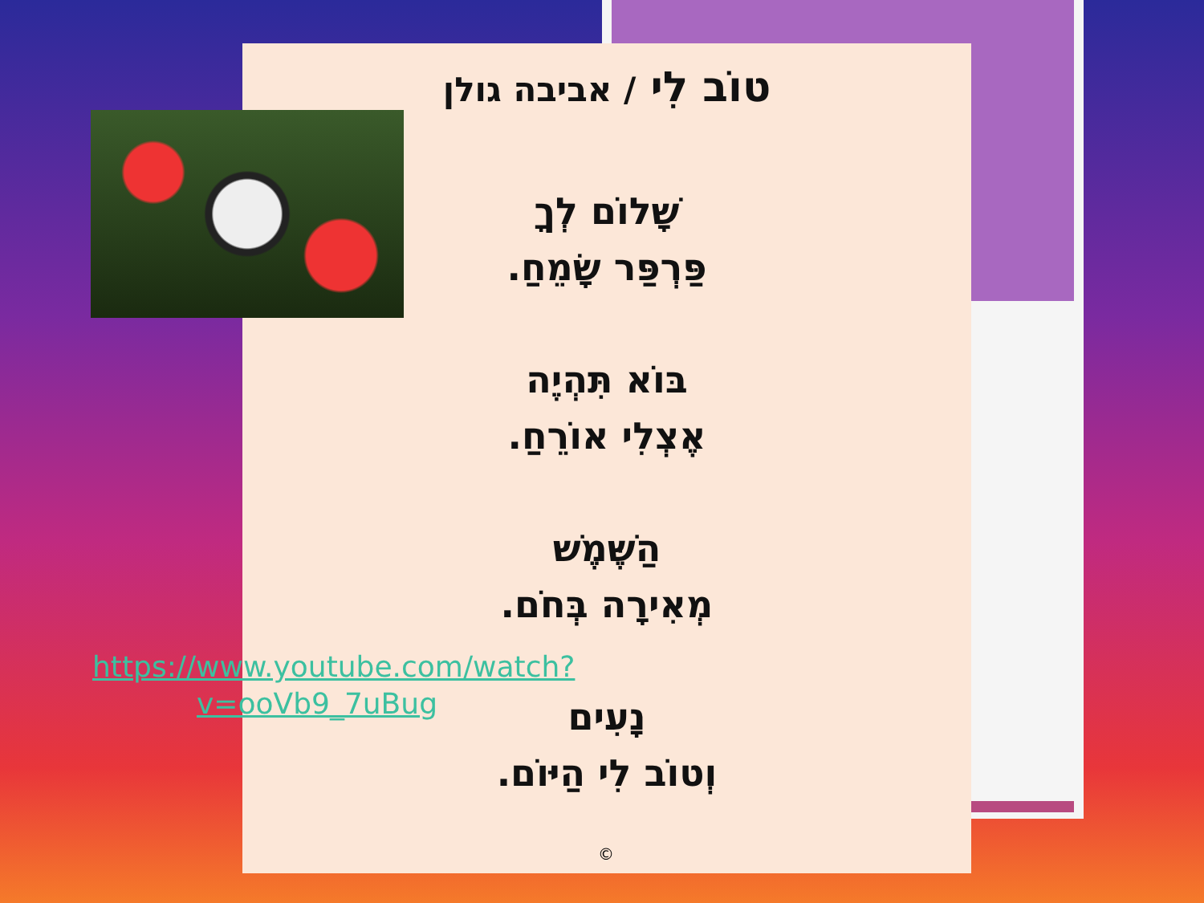טוֹב לִי / אביבה גולן
שָׁלוֹם לְךָ
פַּרְפַּר שָׂמֵחַ.
בּוֹא תִּהְיֶה
אֶצְלִי אוֹרֵחַ.
הַשֶּׁמֶשׁ
מְאִירָה בְּחֹם.
נָעִים
וְטוֹב לִי הַיּוֹם.
https://www.youtube.com/watch?v=ooVb9_7uBug
©